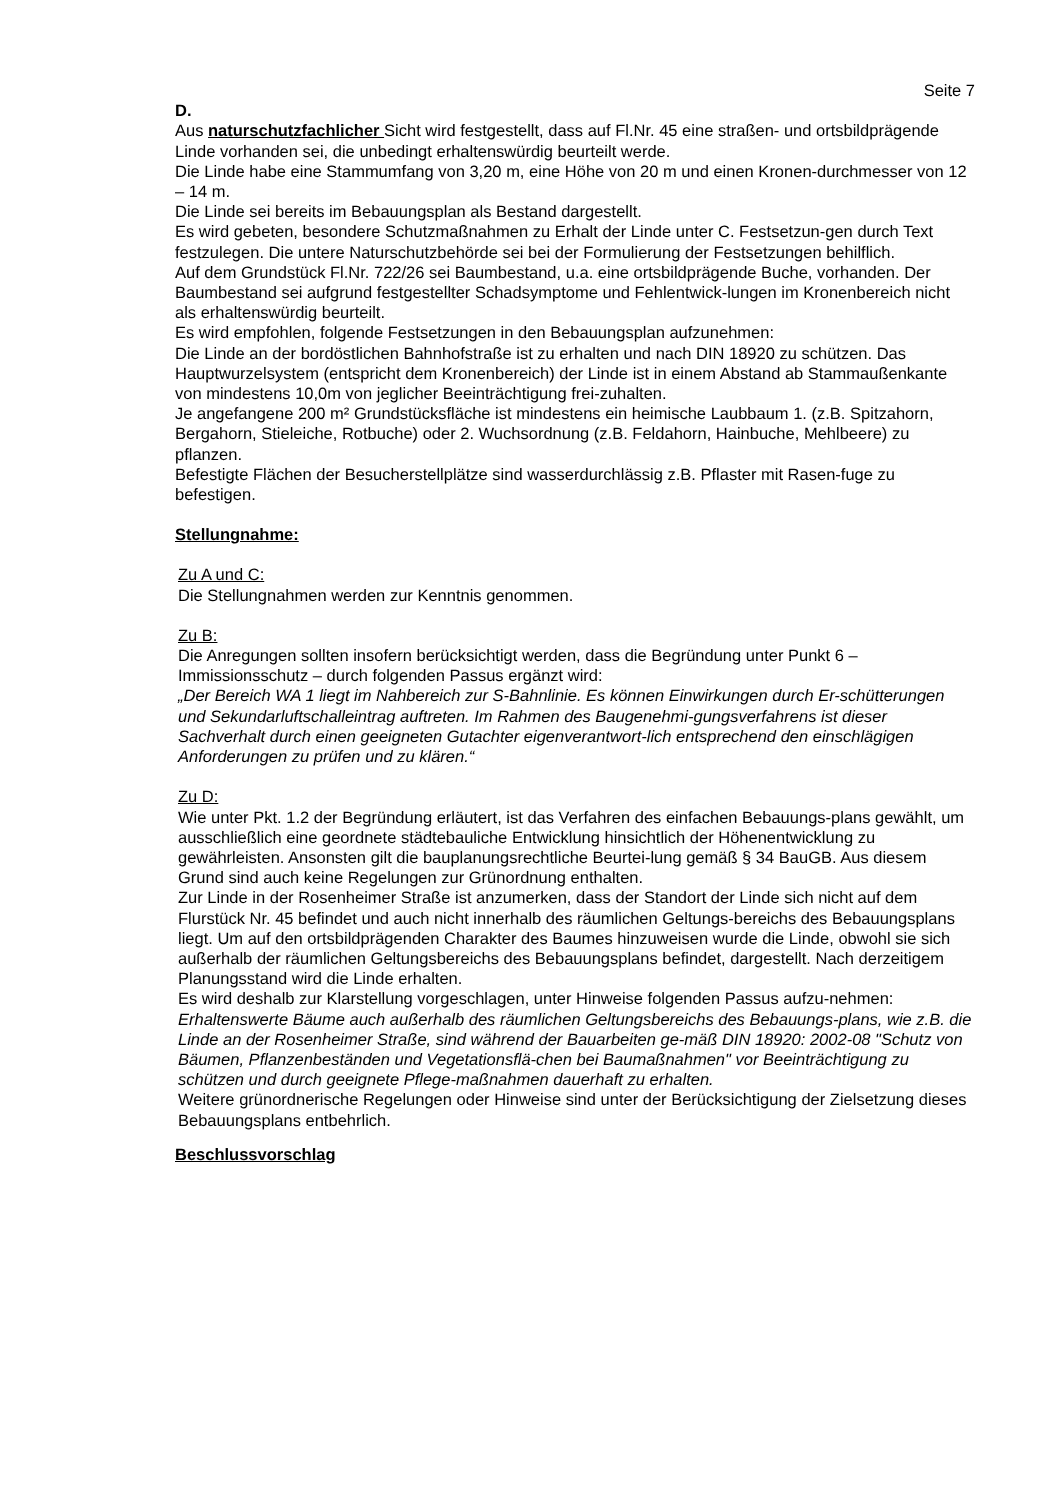Seite 7
D.
Aus naturschutzfachlicher Sicht wird festgestellt, dass auf Fl.Nr. 45 eine straßen- und ortsbildprägende Linde vorhanden sei, die unbedingt erhaltenswürdig beurteilt werde.
Die Linde habe eine Stammumfang von 3,20 m, eine Höhe von 20 m und einen Kronen-durchmesser von 12 – 14 m.
Die Linde sei bereits im Bebauungsplan als Bestand dargestellt.
Es wird gebeten, besondere Schutzmaßnahmen zu Erhalt der Linde unter C. Festsetzun-gen durch Text festzulegen. Die untere Naturschutzbehörde sei bei der Formulierung der Festsetzungen behilflich.
Auf dem Grundstück Fl.Nr. 722/26 sei Baumbestand, u.a. eine ortsbildprägende Buche, vorhanden. Der Baumbestand sei aufgrund festgestellter Schadsymptome und Fehlentwick-lungen im Kronenbereich nicht als erhaltenswürdig beurteilt.
Es wird empfohlen, folgende Festsetzungen in den Bebauungsplan aufzunehmen:
Die Linde an der bordöstlichen Bahnhofstraße ist zu erhalten und nach DIN 18920 zu schützen. Das Hauptwurzelsystem (entspricht dem Kronenbereich) der Linde ist in einem Abstand ab Stammaußenkante von mindestens 10,0m von jeglicher Beeinträchtigung frei-zuhalten.
Je angefangene 200 m² Grundstücksfläche ist mindestens ein heimische Laubbaum 1. (z.B. Spitzahorn, Bergahorn, Stieleiche, Rotbuche) oder 2. Wuchsordnung (z.B. Feldahorn, Hainbuche, Mehlbeere) zu pflanzen.
Befestigte Flächen der Besucherstellplätze sind wasserdurchlässig z.B. Pflaster mit Rasen-fuge zu befestigen.
Stellungnahme:
Zu A und C:
Die Stellungnahmen werden zur Kenntnis genommen.
Zu B:
Die Anregungen sollten insofern berücksichtigt werden, dass die Begründung unter Punkt 6 – Immissionsschutz – durch folgenden Passus ergänzt wird:
„Der Bereich WA 1 liegt im Nahbereich zur S-Bahnlinie. Es können Einwirkungen durch Er-schütterungen und Sekundarluftschalleintrag auftreten. Im Rahmen des Baugenehmi-gungsverfahrens ist dieser Sachverhalt durch einen geeigneten Gutachter eigenverantwort-lich entsprechend den einschlägigen Anforderungen zu prüfen und zu klären.“
Zu D:
Wie unter Pkt. 1.2 der Begründung erläutert, ist das Verfahren des einfachen Bebauungs-plans gewählt, um ausschließlich eine geordnete städtebauliche Entwicklung hinsichtlich der Höhenentwicklung zu gewährleisten. Ansonsten gilt die bauplanungsrechtliche Beurtei-lung gemäß § 34 BauGB. Aus diesem Grund sind auch keine Regelungen zur Grünordnung enthalten.
Zur Linde in der Rosenheimer Straße ist anzumerken, dass der Standort der Linde sich nicht auf dem Flurstück Nr. 45 befindet und auch nicht innerhalb des räumlichen Geltungs-bereichs des Bebauungsplans liegt. Um auf den ortsbildprägenden Charakter des Baumes hinzuweisen wurde die Linde, obwohl sie sich außerhalb der räumlichen Geltungsbereichs des Bebauungsplans befindet, dargestellt. Nach derzeitigem Planungsstand wird die Linde erhalten.
Es wird deshalb zur Klarstellung vorgeschlagen, unter Hinweise folgenden Passus aufzu-nehmen:
Erhaltenswerte Bäume auch außerhalb des räumlichen Geltungsbereichs des Bebauungs-plans, wie z.B. die Linde an der Rosenheimer Straße, sind während der Bauarbeiten ge-mäß DIN 18920: 2002-08 "Schutz von Bäumen, Pflanzenbeständen und Vegetationsflä-chen bei Baumaßnahmen" vor Beeinträchtigung zu schützen und durch geeignete Pflege-maßnahmen dauerhaft zu erhalten.
Weitere grünordnerische Regelungen oder Hinweise sind unter der Berücksichtigung der Zielsetzung dieses Bebauungsplans entbehrlich.
Beschlussvorschlag